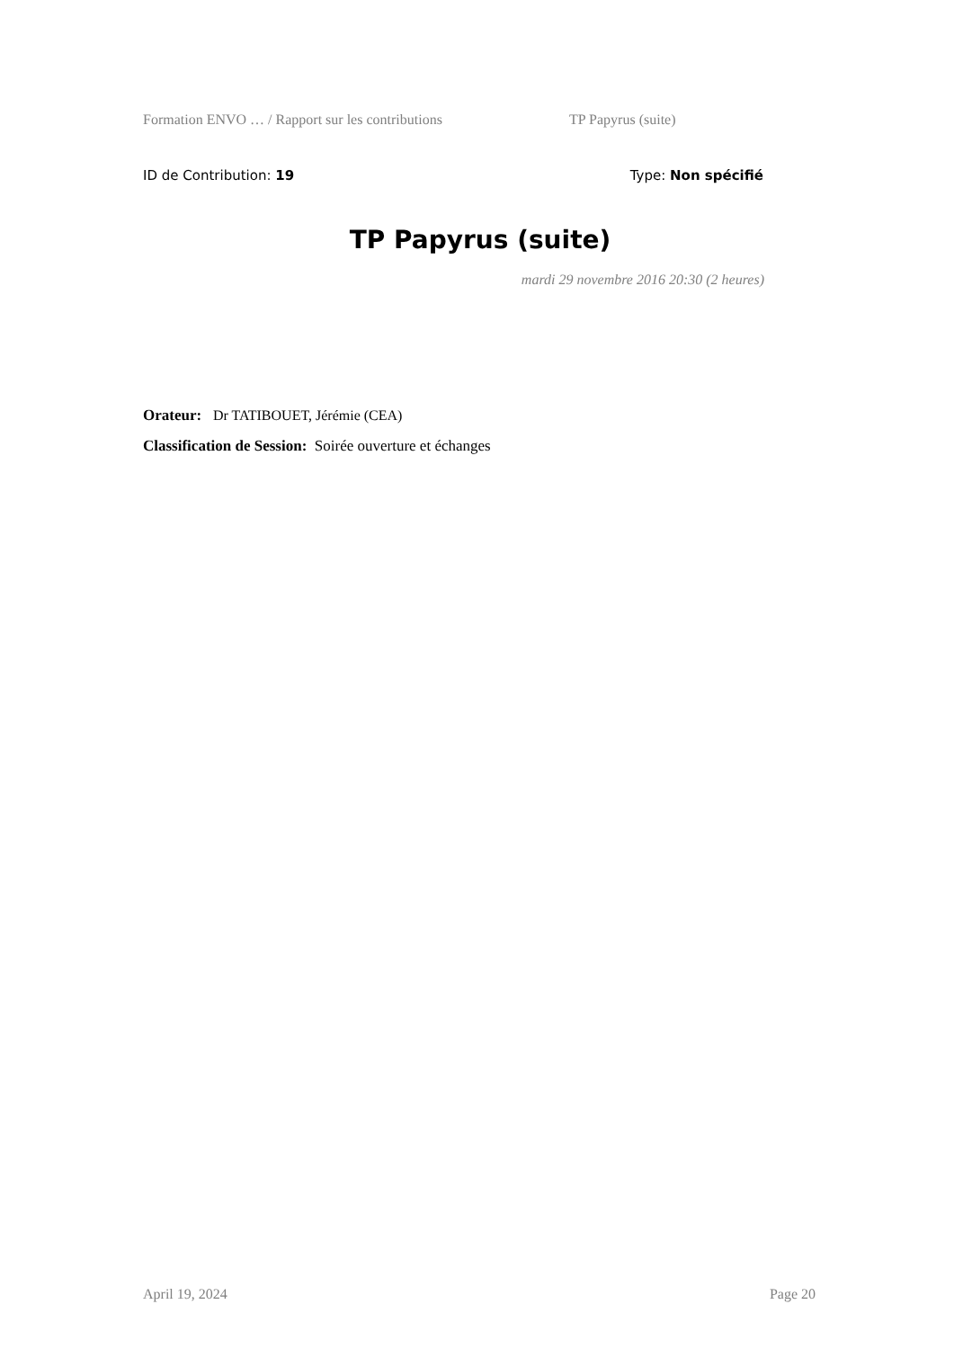Formation ENVO … / Rapport sur les contributions TP Papyrus (suite)
ID de Contribution: 19 Type: Non spécifié
TP Papyrus (suite)
mardi 29 novembre 2016 20:30 (2 heures)
Orateur: Dr TATIBOUET, Jérémie (CEA)
Classification de Session: Soirée ouverture et échanges
April 19, 2024 Page 20